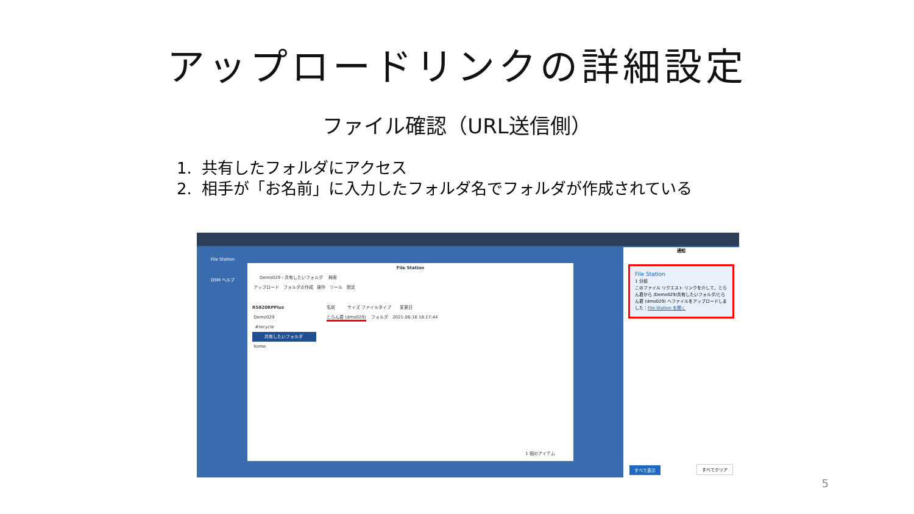アップロードリンクの詳細設定
ファイル確認（URL送信側）
1. 共有したフォルダにアクセス
2. 相手が「お名前」に入力したフォルダ名でフォルダが作成されている
File Station
DSM ヘルプ
File Station
Demo029 › 共有したいフォルダ 検索
アップロード フォルダの作成 操作 ツール 設定
RS820RPPlus
Demo029
#recycle
共有したいフォルダ
home
名前 サイズ ファイルタイプ 変更日
とらん君 (dmo029) フォルダ 2021-06-16 18:17:44
1 個のアイテム
通知
File Station
1 分前
このファイル リクエスト リンクを介して、とらん君から /Demo029/共有したいフォルダ/とらん君 (dmo029) へファイルをアップロードしました：File Station を開く
すべて表示 すべてクリア
5